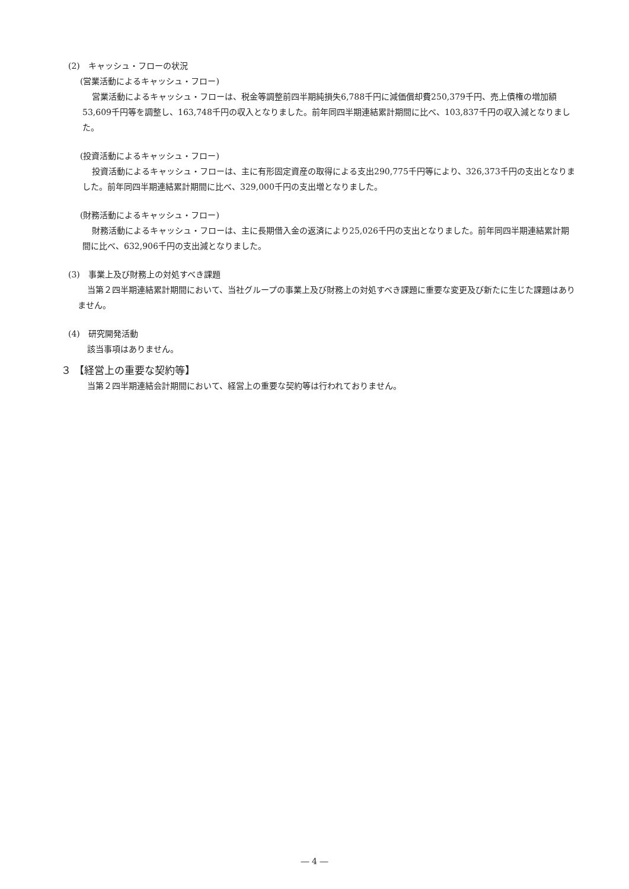(2)　キャッシュ・フローの状況
(営業活動によるキャッシュ・フロー)
営業活動によるキャッシュ・フローは、税金等調整前四半期純損失6,788千円に減価償却費250,379千円、売上債権の増加額53,609千円等を調整し、163,748千円の収入となりました。前年同四半期連結累計期間に比べ、103,837千円の収入減となりました。
(投資活動によるキャッシュ・フロー)
投資活動によるキャッシュ・フローは、主に有形固定資産の取得による支出290,775千円等により、326,373千円の支出となりました。前年同四半期連結累計期間に比べ、329,000千円の支出増となりました。
(財務活動によるキャッシュ・フロー)
財務活動によるキャッシュ・フローは、主に長期借入金の返済により25,026千円の支出となりました。前年同四半期連結累計期間に比べ、632,906千円の支出減となりました。
(3)　事業上及び財務上の対処すべき課題
当第２四半期連結累計期間において、当社グループの事業上及び財務上の対処すべき課題に重要な変更及び新たに生じた課題はありません。
(4)　研究開発活動
該当事項はありません。
３ 【経営上の重要な契約等】
当第２四半期連結会計期間において、経営上の重要な契約等は行われておりません。
― 4 ―